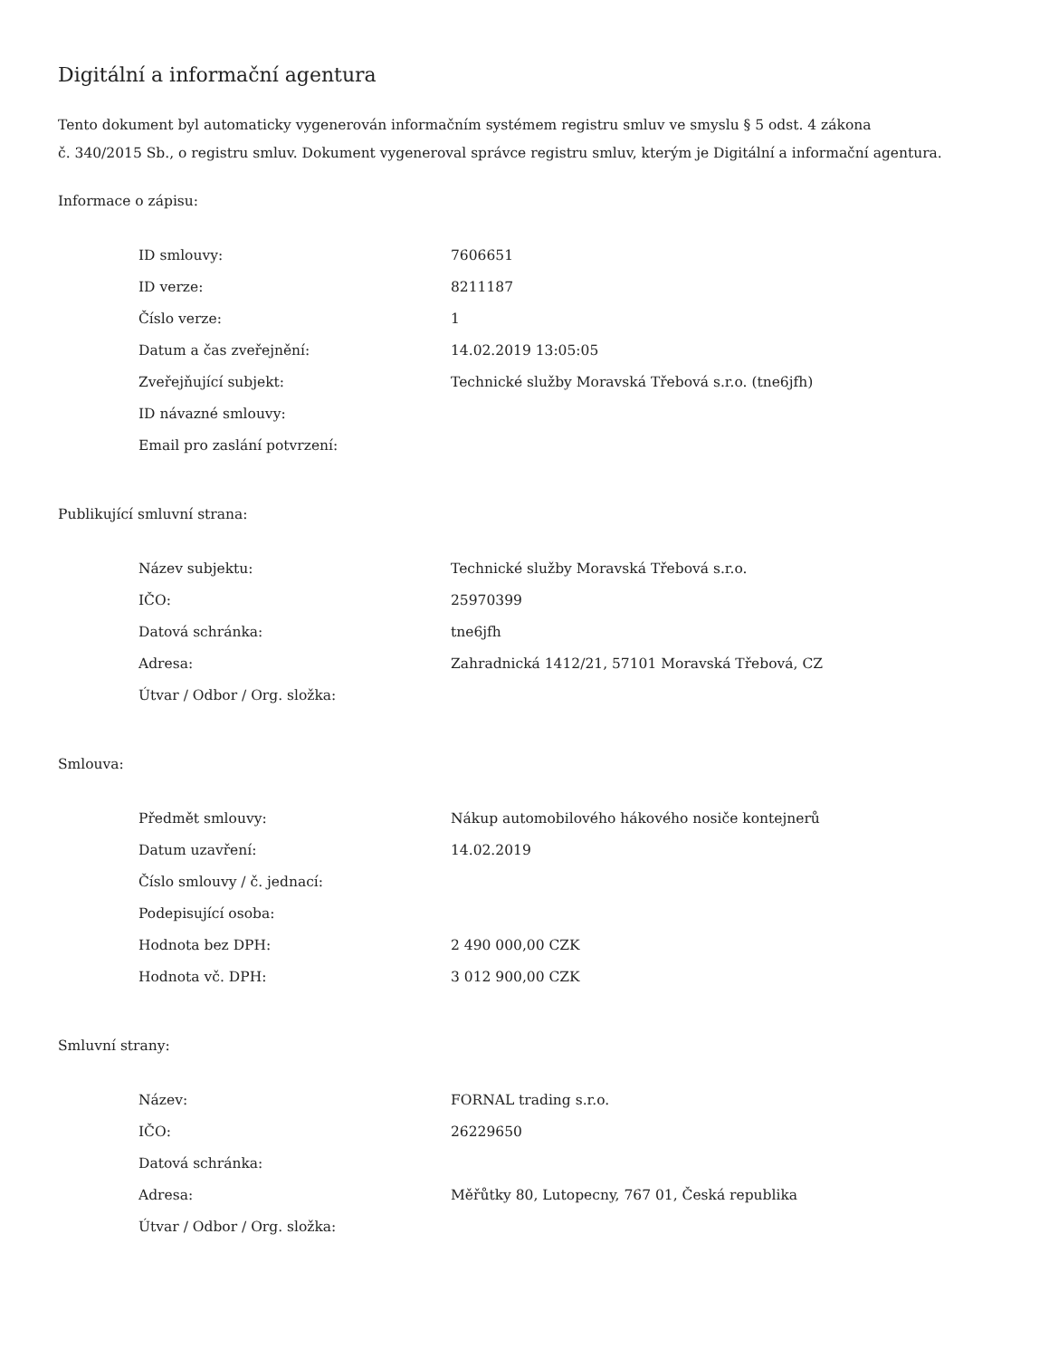Digitální a informační agentura
Tento dokument byl automaticky vygenerován informačním systémem registru smluv ve smyslu § 5 odst. 4 zákona
č. 340/2015 Sb., o registru smluv. Dokument vygeneroval správce registru smluv, kterým je Digitální a informační agentura.
Informace o zápisu:
| ID smlouvy: | 7606651 |
| ID verze: | 8211187 |
| Číslo verze: | 1 |
| Datum a čas zveřejnění: | 14.02.2019 13:05:05 |
| Zveřejňující subjekt: | Technické služby Moravská Třebová s.r.o. (tne6jfh) |
| ID návazné smlouvy: | |
| Email pro zaslání potvrzení: | |
Publikující smluvní strana:
| Název subjektu: | Technické služby Moravská Třebová s.r.o. |
| IČO: | 25970399 |
| Datová schránka: | tne6jfh |
| Adresa: | Zahradnická 1412/21, 57101 Moravská Třebová, CZ |
| Útvar / Odbor / Org. složka: | |
Smlouva:
| Předmět smlouvy: | Nákup automobilového hákového nosiče kontejnerů |
| Datum uzavření: | 14.02.2019 |
| Číslo smlouvy / č. jednací: | |
| Podepisující osoba: | |
| Hodnota bez DPH: | 2 490 000,00 CZK |
| Hodnota vč. DPH: | 3 012 900,00 CZK |
Smluvní strany:
| Název: | FORNAL trading s.r.o. |
| IČO: | 26229650 |
| Datová schránka: | |
| Adresa: | Měřůtky 80, Lutopecny, 767 01, Česká republika |
| Útvar / Odbor / Org. složka: | |